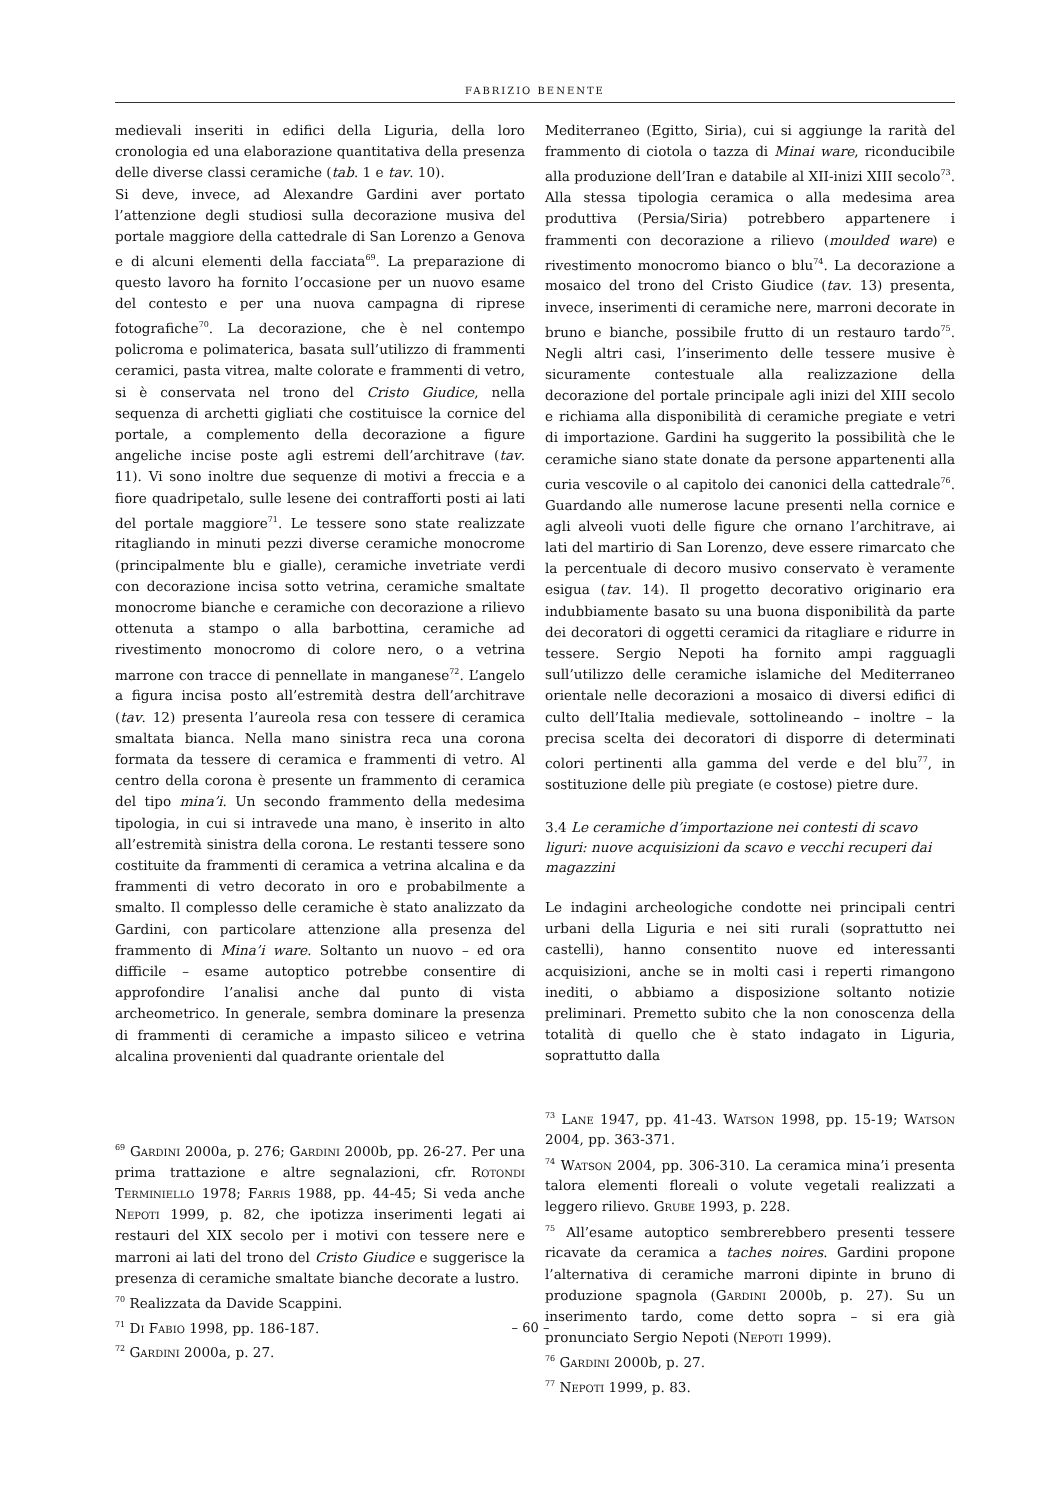FABRIZIO BENENTE
medievali inseriti in edifici della Liguria, della loro cronologia ed una elaborazione quantitativa della presenza delle diverse classi ceramiche (tab. 1 e tav. 10).
Si deve, invece, ad Alexandre Gardini aver portato l’attenzione degli studiosi sulla decorazione musiva del portale maggiore della cattedrale di San Lorenzo a Genova e di alcuni elementi della facciata<sup>69</sup>. La preparazione di questo lavoro ha fornito l’occasione per un nuovo esame del contesto e per una nuova campagna di riprese fotografiche<sup>70</sup>. La decorazione, che è nel contempo policroma e polimaterica, basata sull’utilizzo di frammenti ceramici, pasta vitrea, malte colorate e frammenti di vetro, si è conservata nel trono del Cristo Giudice, nella sequenza di archetti gigliati che costituisce la cornice del portale, a complemento della decorazione a figure angeliche incise poste agli estremi dell’architrave (tav. 11). Vi sono inoltre due sequenze di motivi a freccia e a fiore quadripetalo, sulle lesene dei contrafforti posti ai lati del portale maggiore<sup>71</sup>. Le tessere sono state realizzate ritagliando in minuti pezzi diverse ceramiche monocrome (principalmente blu e gialle), ceramiche invetriate verdi con decorazione incisa sotto vetrina, ceramiche smaltate monocrome bianche e ceramiche con decorazione a rilievo ottenuta a stampo o alla barbottina, ceramiche ad rivestimento monocromo di colore nero, o a vetrina marrone con tracce di pennellate in manganese<sup>72</sup>. L’angelo a figura incisa posto all’estremità destra dell’architrave (tav. 12) presenta l’aureola resa con tessere di ceramica smaltata bianca. Nella mano sinistra reca una corona formata da tessere di ceramica e frammenti di vetro. Al centro della corona è presente un frammento di ceramica del tipo mina’i. Un secondo frammento della medesima tipologia, in cui si intravede una mano, è inserito in alto all’estremità sinistra della corona. Le restanti tessere sono costituite da frammenti di ceramica a vetrina alcalina e da frammenti di vetro decorato in oro e probabilmente a smalto. Il complesso delle ceramiche è stato analizzato da Gardini, con particolare attenzione alla presenza del frammento di Mina’i ware. Soltanto un nuovo – ed ora difficile – esame autoptico potrebbe consentire di approfondire l’analisi anche dal punto di vista archeometrico. In generale, sembra dominare la presenza di frammenti di ceramiche a impasto siliceo e vetrina alcalina provenienti dal quadrante orientale del
<sup>69</sup> Gardini 2000a, p. 276; Gardini 2000b, pp. 26-27. Per una prima trattazione e altre segnalazioni, cfr. Rotondi Terminiello 1978; Farris 1988, pp. 44-45; Si veda anche Nepoti 1999, p. 82, che ipotizza inserimenti legati ai restauri del XIX secolo per i motivi con tessere nere e marroni ai lati del trono del Cristo Giudice e suggerisce la presenza di ceramiche smaltate bianche decorate a lustro.
<sup>70</sup> Realizzata da Davide Scappini.
<sup>71</sup> Di Fabio 1998, pp. 186-187.
<sup>72</sup> Gardini 2000a, p. 27.
Mediterraneo (Egitto, Siria), cui si aggiunge la rarità del frammento di ciotola o tazza di Minai ware, riconducibile alla produzione dell’Iran e databile al XII-inizi XIII secolo<sup>73</sup>. Alla stessa tipologia ceramica o alla medesima area produttiva (Persia/Siria) potrebbero appartenere i frammenti con decorazione a rilievo (moulded ware) e rivestimento monocromo bianco o blu<sup>74</sup>. La decorazione a mosaico del trono del Cristo Giudice (tav. 13) presenta, invece, inserimenti di ceramiche nere, marroni decorate in bruno e bianche, possibile frutto di un restauro tardo<sup>75</sup>. Negli altri casi, l’inserimento delle tessere musive è sicuramente contestuale alla realizzazione della decorazione del portale principale agli inizi del XIII secolo e richiama alla disponibilità di ceramiche pregiate e vetri di importazione. Gardini ha suggerito la possibilità che le ceramiche siano state donate da persone appartenenti alla curia vescovile o al capitolo dei canonici della cattedrale<sup>76</sup>. Guardando alle numerose lacune presenti nella cornice e agli alveoli vuoti delle figure che ornano l’architrave, ai lati del martirio di San Lorenzo, deve essere rimarcato che la percentuale di decoro musivo conservato è veramente esigua (tav. 14). Il progetto decorativo originario era indubbiamente basato su una buona disponibilità da parte dei decoratori di oggetti ceramici da ritagliare e ridurre in tessere. Sergio Nepoti ha fornito ampi ragguagli sull’utilizzo delle ceramiche islamiche del Mediterraneo orientale nelle decorazioni a mosaico di diversi edifici di culto dell’Italia medievale, sottolineando – inoltre – la precisa scelta dei decoratori di disporre di determinati colori pertinenti alla gamma del verde e del blu<sup>77</sup>, in sostituzione delle più pregiate (e costose) pietre dure.
3.4 Le ceramiche d’importazione nei contesti di scavo liguri: nuove acquisizioni da scavo e vecchi recuperi dai magazzini
Le indagini archeologiche condotte nei principali centri urbani della Liguria e nei siti rurali (soprattutto nei castelli), hanno consentito nuove ed interessanti acquisizioni, anche se in molti casi i reperti rimangono inediti, o abbiamo a disposizione soltanto notizie preliminari. Premetto subito che la non conoscenza della totalità di quello che è stato indagato in Liguria, soprattutto dalla
<sup>73</sup> Lane 1947, pp. 41-43. Watson 1998, pp. 15-19; Watson 2004, pp. 363-371.
<sup>74</sup> Watson 2004, pp. 306-310. La ceramica mina’i presenta talora elementi floreali o volute vegetali realizzati a leggero rilievo. Grube 1993, p. 228.
<sup>75</sup> All’esame autoptico sembrerebbero presenti tessere ricavate da ceramica a taches noires. Gardini propone l’alternativa di ceramiche marroni dipinte in bruno di produzione spagnola (Gardini 2000b, p. 27). Su un inserimento tardo, come detto sopra – si era già pronunciato Sergio Nepoti (Nepoti 1999).
<sup>76</sup> Gardini 2000b, p. 27.
<sup>77</sup> Nepoti 1999, p. 83.
– 60 –